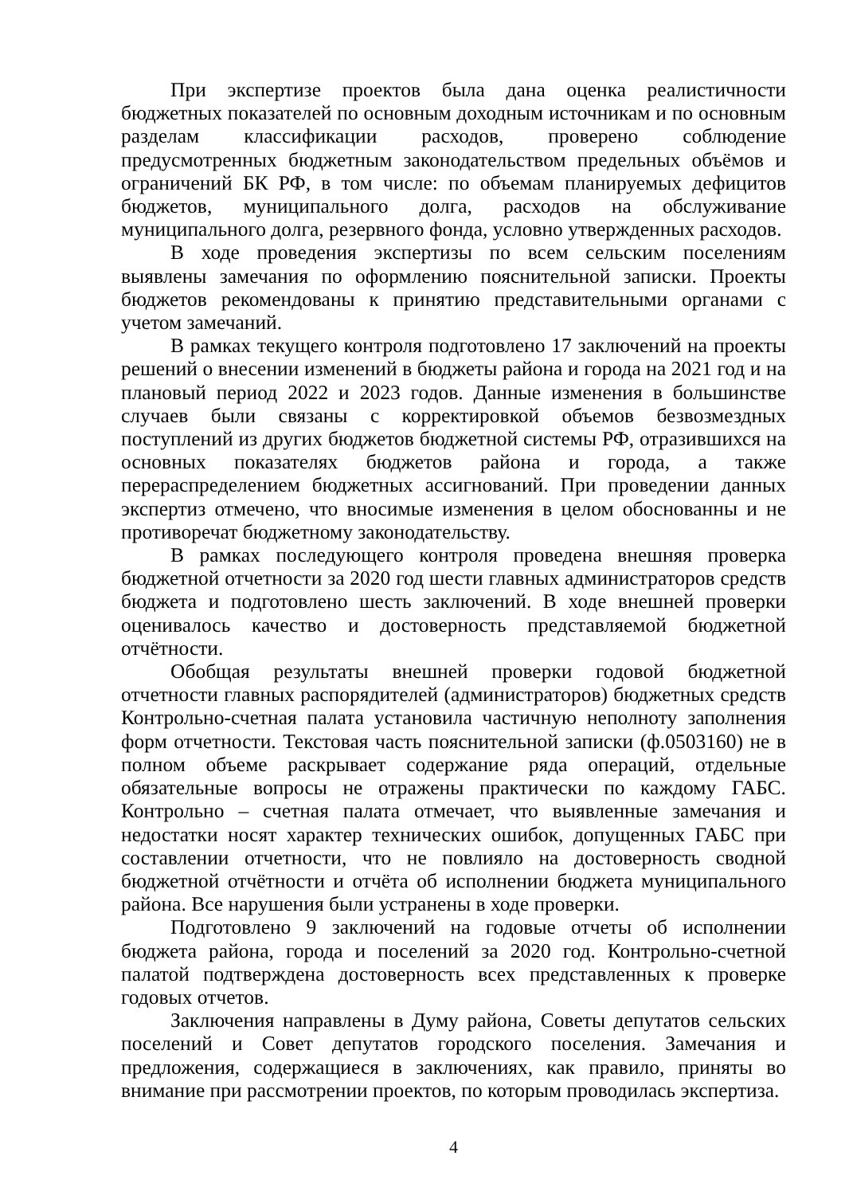При экспертизе проектов была дана оценка реалистичности бюджетных показателей по основным доходным источникам и по основным разделам классификации расходов, проверено соблюдение предусмотренных бюджетным законодательством предельных объёмов и ограничений БК РФ, в том числе: по объемам планируемых дефицитов бюджетов, муниципального долга, расходов на обслуживание муниципального долга, резервного фонда, условно утвержденных расходов.
В ходе проведения экспертизы по всем сельским поселениям выявлены замечания по оформлению пояснительной записки. Проекты бюджетов рекомендованы к принятию представительными органами с учетом замечаний.
В рамках текущего контроля подготовлено 17 заключений на проекты решений о внесении изменений в бюджеты района и города на 2021 год и на плановый период 2022 и 2023 годов. Данные изменения в большинстве случаев были связаны с корректировкой объемов безвозмездных поступлений из других бюджетов бюджетной системы РФ, отразившихся на основных показателях бюджетов района и города, а также перераспределением бюджетных ассигнований. При проведении данных экспертиз отмечено, что вносимые изменения в целом обоснованны и не противоречат бюджетному законодательству.
В рамках последующего контроля проведена внешняя проверка бюджетной отчетности за 2020 год шести главных администраторов средств бюджета и подготовлено шесть заключений. В ходе внешней проверки оценивалось качество и достоверность представляемой бюджетной отчётности.
Обобщая результаты внешней проверки годовой бюджетной отчетности главных распорядителей (администраторов) бюджетных средств Контрольно-счетная палата установила частичную неполноту заполнения форм отчетности. Текстовая часть пояснительной записки (ф.0503160) не в полном объеме раскрывает содержание ряда операций, отдельные обязательные вопросы не отражены практически по каждому ГАБС. Контрольно – счетная палата отмечает, что выявленные замечания и недостатки носят характер технических ошибок, допущенных ГАБС при составлении отчетности, что не повлияло на достоверность сводной бюджетной отчётности и отчёта об исполнении бюджета муниципального района. Все нарушения были устранены в ходе проверки.
Подготовлено 9 заключений на годовые отчеты об исполнении бюджета района, города и поселений за 2020 год. Контрольно-счетной палатой подтверждена достоверность всех представленных к проверке годовых отчетов.
Заключения направлены в Думу района, Советы депутатов сельских поселений и Совет депутатов городского поселения. Замечания и предложения, содержащиеся в заключениях, как правило, приняты во внимание при рассмотрении проектов, по которым проводилась экспертиза.
4